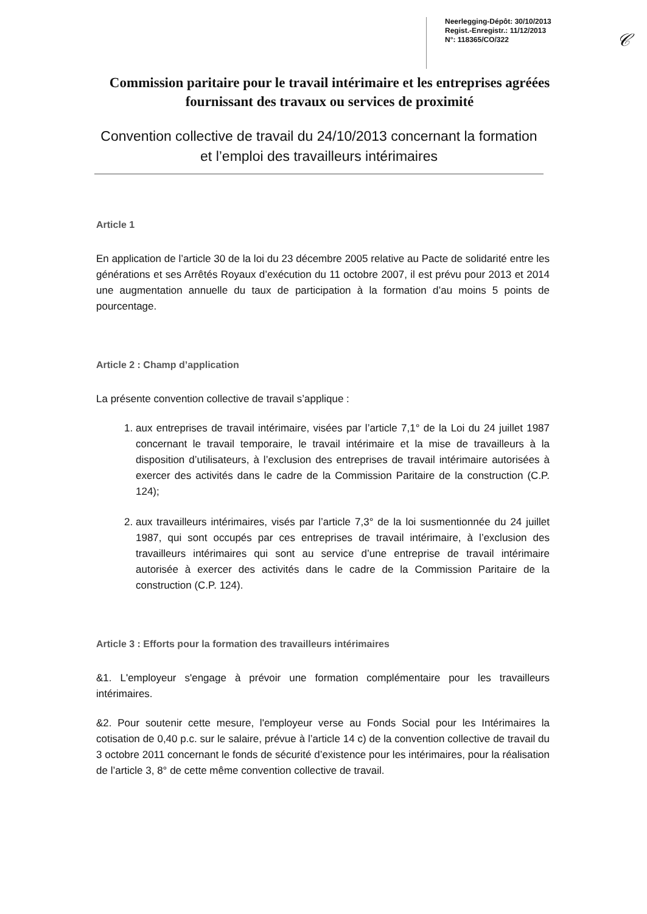Neerlegging-Dépôt: 30/10/2013
Regist.-Enregistr.: 11/12/2013
N°: 118365/CO/322
𝒞
Commission paritaire pour le travail intérimaire et les entreprises agréées fournissant des travaux ou services de proximité
Convention collective de travail du 24/10/2013 concernant la formation et l’emploi des travailleurs intérimaires
Article 1
En application de l’article 30 de la loi du 23 décembre 2005 relative au Pacte de solidarité entre les générations et ses Arrêtés Royaux d’exécution du 11 octobre 2007, il est prévu pour 2013 et 2014 une augmentation annuelle du taux de participation à la formation d’au moins 5 points de pourcentage.
Article 2 : Champ d’application
La présente convention collective de travail s’applique :
1. aux entreprises de travail intérimaire, visées par l’article 7,1° de la Loi du 24 juillet 1987 concernant le travail temporaire, le travail intérimaire et la mise de travailleurs à la disposition d’utilisateurs, à l’exclusion des entreprises de travail intérimaire autorisées à exercer des activités dans le cadre de la Commission Paritaire de la construction (C.P. 124);
2. aux travailleurs intérimaires, visés par l’article 7,3° de la loi susmentionnée du 24 juillet 1987, qui sont occupés par ces entreprises de travail intérimaire, à l’exclusion des travailleurs intérimaires qui sont au service d’une entreprise de travail intérimaire autorisée à exercer des activités dans le cadre de la Commission Paritaire de la construction (C.P. 124).
Article 3 : Efforts pour la formation des travailleurs intérimaires
&1. L'employeur s'engage à prévoir une formation complémentaire pour les travailleurs intérimaires.
&2. Pour soutenir cette mesure, l'employeur verse au Fonds Social pour les Intérimaires la cotisation de 0,40 p.c. sur le salaire, prévue à l’article 14 c) de la convention collective de travail du 3 octobre 2011 concernant le fonds de sécurité d’existence pour les intérimaires, pour la réalisation de l’article 3, 8° de cette même convention collective de travail.